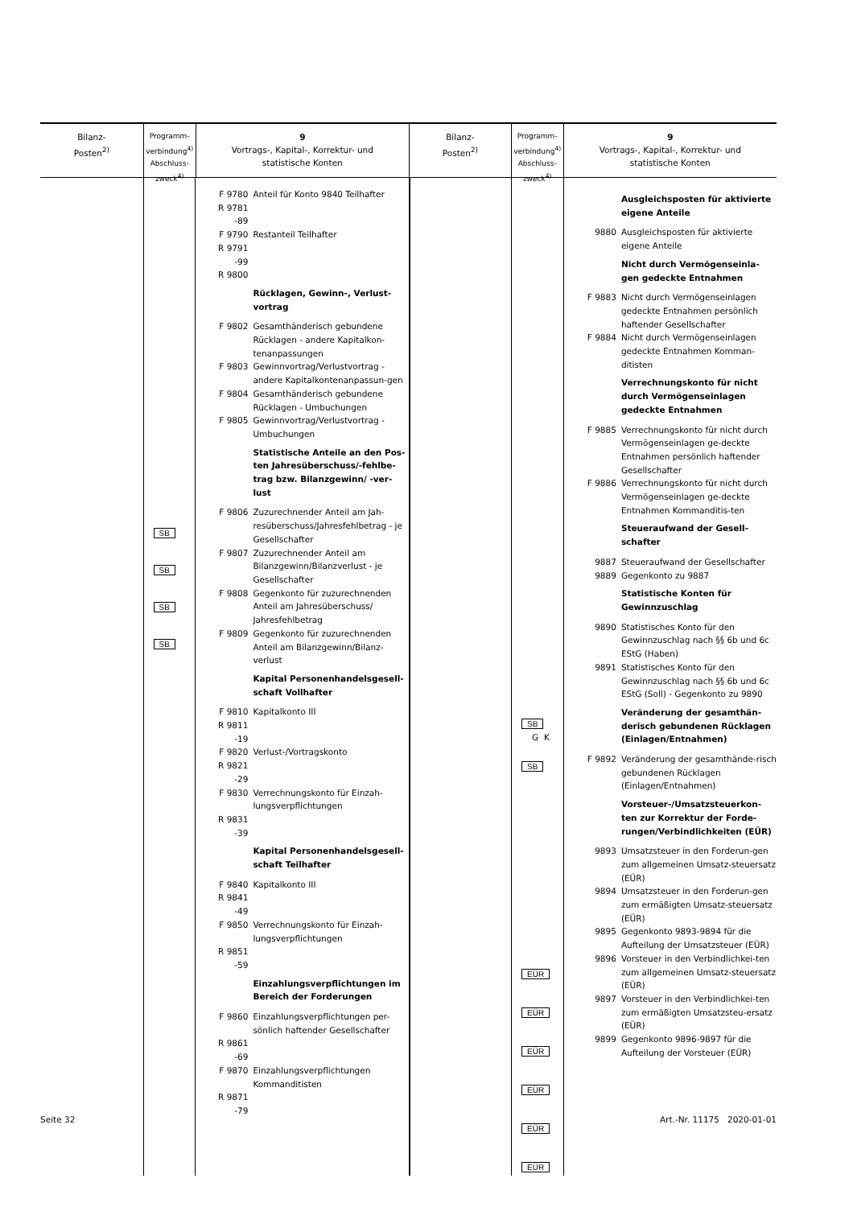Bilanz-
Posten<sup>2)</sup>
Programm-
verbindung<sup>4)</sup>
Abschluss-
zweck<sup>4)</sup>
9
Vortrags-, Kapital-, Korrektur- und
statistische Konten
Bilanz-
Posten<sup>2)</sup>
Programm-
verbindung<sup>4)</sup>
Abschluss-
zweck<sup>4)</sup>
9
Vortrags-, Kapital-, Korrektur- und
statistische Konten
SB SB SB SB
| F 9780 | Anteil für Konto 9840 Teilhafter |
| R 9781 -89 | |
| F 9790 | Restanteil Teilhafter |
| R 9791 -99 | |
| R 9800 | |
| | Rücklagen, Gewinn-, Verlust- vortrag |
| F 9802 | Gesamthänderisch gebundene Rücklagen - andere Kapitalkon-tenanpassungen |
| F 9803 | Gewinnvortrag/Verlustvortrag - andere Kapitalkontenanpassun-gen |
| F 9804 | Gesamthänderisch gebundene Rücklagen - Umbuchungen |
| F 9805 | Gewinnvortrag/Verlustvortrag - Umbuchungen |
| | Statistische Anteile an den Pos-ten Jahresüberschuss/-fehlbe-trag bzw. Bilanzgewinn/ -ver-lust |
| F 9806 | Zuzurechnender Anteil am Jah-resüberschuss/Jahresfehlbetrag - je Gesellschafter |
| F 9807 | Zuzurechnender Anteil am Bilanzgewinn/Bilanzverlust - je Gesellschafter |
| F 9808 | Gegenkonto für zuzurechnenden Anteil am Jahresüberschuss/ Jahresfehlbetrag |
| F 9809 | Gegenkonto für zuzurechnenden Anteil am Bilanzgewinn/Bilanz-verlust |
| | Kapital Personenhandelsgesell-schaft Vollhafter |
| F 9810 | Kapitalkonto III |
| R 9811 -19 | |
| F 9820 | Verlust-/Vortragskonto |
| R 9821 -29 | |
| F 9830 | Verrechnungskonto für Einzah-lungsverpflichtungen |
| R 9831 -39 | |
| | Kapital Personenhandelsgesell-schaft Teilhafter |
| F 9840 | Kapitalkonto III |
| R 9841 -49 | |
| F 9850 | Verrechnungskonto für Einzah-lungsverpflichtungen |
| R 9851 -59 | |
| | Einzahlungsverpflichtungen im Bereich der Forderungen |
| F 9860 | Einzahlungsverpflichtungen per-sönlich haftender Gesellschafter |
| R 9861 -69 | |
| F 9870 | Einzahlungsverpflichtungen Kommanditisten |
| R 9871 -79 | |
SB
G K
SB EÜR EÜR EÜR EÜR EÜR EÜR
| | Ausgleichsposten für aktivierte eigene Anteile |
| 9880 | Ausgleichsposten für aktivierte eigene Anteile |
| | Nicht durch Vermögenseinla-gen gedeckte Entnahmen |
| F 9883 | Nicht durch Vermögenseinlagen gedeckte Entnahmen persönlich haftender Gesellschafter |
| F 9884 | Nicht durch Vermögenseinlagen gedeckte Entnahmen Komman-ditisten |
| | Verrechnungskonto für nicht durch Vermögenseinlagen gedeckte Entnahmen |
| F 9885 | Verrechnungskonto für nicht durch Vermögenseinlagen ge-deckte Entnahmen persönlich haftender Gesellschafter |
| F 9886 | Verrechnungskonto für nicht durch Vermögenseinlagen ge-deckte Entnahmen Kommanditis-ten |
| | Steueraufwand der Gesell-schafter |
| 9887 | Steueraufwand der Gesellschafter |
| 9889 | Gegenkonto zu 9887 |
| | Statistische Konten für Gewinnzuschlag |
| 9890 | Statistisches Konto für den Gewinnzuschlag nach §§ 6b und 6c EStG (Haben) |
| 9891 | Statistisches Konto für den Gewinnzuschlag nach §§ 6b und 6c EStG (Soll) - Gegenkonto zu 9890 |
| | Veränderung der gesamthän-derisch gebundenen Rücklagen (Einlagen/Entnahmen) |
| F 9892 | Veränderung der gesamthände-risch gebundenen Rücklagen (Einlagen/Entnahmen) |
| | Vorsteuer-/Umsatzsteuerkon-ten zur Korrektur der Forde-rungen/Verbindlichkeiten (EÜR) |
| 9893 | Umsatzsteuer in den Forderun-gen zum allgemeinen Umsatz-steuersatz (EÜR) |
| 9894 | Umsatzsteuer in den Forderun-gen zum ermäßigten Umsatz-steuersatz (EÜR) |
| 9895 | Gegenkonto 9893-9894 für die Aufteilung der Umsatzsteuer (EÜR) |
| 9896 | Vorsteuer in den Verbindlichkei-ten zum allgemeinen Umsatz-steuersatz (EÜR) |
| 9897 | Vorsteuer in den Verbindlichkei-ten zum ermäßigten Umsatzsteu-ersatz (EÜR) |
| 9899 | Gegenkonto 9896-9897 für die Aufteilung der Vorsteuer (EÜR) |
Seite 32 Art.-Nr. 11175 2020-01-01